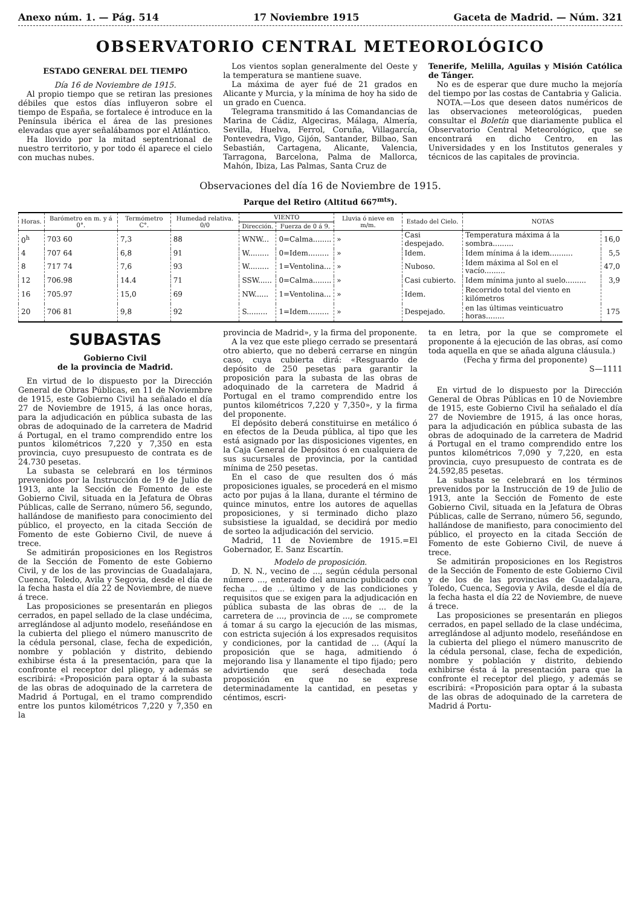Anexo núm. 1. — Pág. 514 17 Noviembre 1915 Gaceta de Madrid. — Núm. 321
OBSERVATORIO CENTRAL METEOROLÓGICO
ESTADO GENERAL DEL TIEMPO
Día 16 de Noviembre de 1915.
Al propio tiempo que se retiran las presiones débiles que estos días influyeron sobre el tiempo de España, se fortalece é introduce en la Península ibérica el área de las presiones elevadas que ayer señalábamos por el Atlántico.
Ha llovido por la mitad septentrional de nuestro territorio, y por todo él aparece el cielo con muchas nubes.
Los vientos soplan generalmente del Oeste y la temperatura se mantiene suave.
La máxima de ayer fué de 21 grados en Alicante y Murcia, y la mínima de hoy ha sido de un grado en Cuenca.
Telegrama transmitido á las Comandancias de Marina de Cádiz, Algeciras, Málaga, Almería, Sevilla, Huelva, Ferrol, Coruña, Villagarcía, Pontevedra, Vigo, Gijón, Santander, Bilbao, San Sebastián, Cartagena, Alicante, Valencia, Tarragona, Barcelona, Palma de Mallorca, Mahón, Ibiza, Las Palmas, Santa Cruz de
Tenerife, Melilla, Aguilas y Misión Católica de Tánger.
No es de esperar que dure mucho la mejoría del tiempo por las costas de Cantabria y Galicia.
NOTA.—Los que deseen datos numéricos de las observaciones meteorológicas, pueden consultar el Boletín que diariamente publica el Observatorio Central Meteorológico, que se encontrará en dicho Centro, en las Universidades y en los Institutos generales y técnicos de las capitales de provincia.
Observaciones del día 16 de Noviembre de 1915.
Parque del Retiro (Altitud 667<sup>mts</sup>).
| Horas. | Barómetro en m. y á 0°. | Termómetro C°. | Humedad relativa. 0/0 | VIENTO | | Lluvia ó nieve en m/m. | Estado del Cielo. | NOTAS | |
| --- | --- | --- | --- | --- | --- | --- | --- | --- | --- |
| | | | | Dirección. | Fuerza de 0 á 9. | | | | |
| 0<sup>h</sup> | 703 60 | 7,3 | 88 | WNW... | 0=Calma........ | » | Casi despejado. | Temperatura máxima á la sombra......... | 16,0 |
| 4 | 707 64 | 6,8 | 91 | W......... | 0=Idem......... | » | Idem. | Idem mínima á la idem.......... | 5,5 |
| 8 | 717 74 | 7,6 | 93 | W......... | 1=Ventolina... | » | Nuboso. | Idem máxima al Sol en el vacío......... | 47,0 |
| 12 | 706.98 | 14.4 | 71 | SSW...... | 0=Calma........ | » | Casi cubierto. | Idem mínima junto al suelo......... | 3,9 |
| 16 | 705.97 | 15,0 | 69 | NW...... | 1=Ventolina... | » | Idem. | Recorrido total del viento en kilómetros | |
| 20 | 706 81 | 9,8 | 92 | S......... | 1=Idem......... | » | Despejado. | en las últimas veinticuatro horas........ | 175 |
SUBASTAS
Gobierno Civil
de la provincia de Madrid.
En virtud de lo dispuesto por la Dirección General de Obras Públicas, en 11 de Noviembre de 1915, este Gobierno Civil ha señalado el día 27 de Noviembre de 1915, á las once horas, para la adjudicación en pública subasta de las obras de adoquinado de la carretera de Madrid á Portugal, en el tramo comprendido entre los puntos kilométricos 7,220 y 7,350 en esta provincia, cuyo presupuesto de contrata es de 24.730 pesetas.
La subasta se celebrará en los términos prevenidos por la Instrucción de 19 de Julio de 1913, ante la Sección de Fomento de este Gobierno Civil, situada en la Jefatura de Obras Públicas, calle de Serrano, número 56, segundo, hallándose de manifiesto para conocimiento del público, el proyecto, en la citada Sección de Fomento de este Gobierno Civil, de nueve á trece.
Se admitirán proposiciones en los Registros de la Sección de Fomento de este Gobierno Civil, y de los de las provincias de Guadalajara, Cuenca, Toledo, Avila y Segovia, desde el día de la fecha hasta el día 22 de Noviembre, de nueve á trece.
Las proposiciones se presentarán en pliegos cerrados, en papel sellado de la clase undécima, arreglándose al adjunto modelo, reseñándose en la cubierta del pliego el número manuscrito de la cédula personal, clase, fecha de expedición, nombre y población y distrito, debiendo exhibirse ésta á la presentación, para que la confronte el receptor del pliego, y además se escribirá: «Proposición para optar á la subasta de las obras de adoquinado de la carretera de Madrid á Portugal, en el tramo comprendido entre los puntos kilométricos 7,220 y 7,350 en la
provincia de Madrid», y la firma del proponente.
A la vez que este pliego cerrado se presentará otro abierto, que no deberá cerrarse en ningún caso, cuya cubierta dirá: «Resguardo de depósito de 250 pesetas para garantir la proposición para la subasta de las obras de adoquinado de la carretera de Madrid á Portugal en el tramo comprendido entre los puntos kilométricos 7,220 y 7,350», y la firma del proponente.
El depósito deberá constituirse en metálico ó en efectos de la Deuda pública, al tipo que les está asignado por las disposiciones vigentes, en la Caja General de Depósitos ó en cualquiera de sus sucursales de provincia, por la cantidad mínima de 250 pesetas.
En el caso de que resulten dos ó más proposiciones iguales, se procederá en el mismo acto por pujas á la llana, durante el término de quince minutos, entre los autores de aquellas proposiciones, y si terminado dicho plazo subsistiese la igualdad, se decidirá por medio de sorteo la adjudicación del servicio.
Madrid, 11 de Noviembre de 1915.=El Gobernador, E. Sanz Escartín.
Modelo de proposición.
D. N. N., vecino de ..., según cédula personal número ..., enterado del anuncio publicado con fecha ... de ... último y de las condiciones y requisitos que se exigen para la adjudicación en pública subasta de las obras de ... de la carretera de ..., provincia de ..., se compromete á tomar á su cargo la ejecución de las mismas, con estricta sujeción á los expresados requisitos y condiciones, por la cantidad de ... (Aquí la proposición que se haga, admitiendo ó mejorando lisa y llanamente el tipo fijado; pero advirtiendo que será desechada toda proposición en que no se exprese determinadamente la cantidad, en pesetas y céntimos, escri-
ta en letra, por la que se compromete el proponente á la ejecución de las obras, así como toda aquella en que se añada alguna cláusula.)
(Fecha y firma del proponente)
S—1111
En virtud de lo dispuesto por la Dirección General de Obras Públicas en 10 de Noviembre de 1915, este Gobierno Civil ha señalado el día 27 de Noviembre de 1915, á las once horas, para la adjudicación en pública subasta de las obras de adoquinado de la carretera de Madrid á Portugal en el tramo comprendido entre los puntos kilométricos 7,090 y 7,220, en esta provincia, cuyo presupuesto de contrata es de 24.592,85 pesetas.
La subasta se celebrará en los términos prevenidos por la Instrucción de 19 de Julio de 1913, ante la Sección de Fomento de este Gobierno Civil, situada en la Jefatura de Obras Públicas, calle de Serrano, número 56, segundo, hallándose de manifiesto, para conocimiento del público, el proyecto en la citada Sección de Fomento de este Gobierno Civil, de nueve á trece.
Se admitirán proposiciones en los Registros de la Sección de Fomento de este Gobierno Civil y de los de las provincias de Guadalajara, Toledo, Cuenca, Segovia y Avila, desde el día de la fecha hasta el día 22 de Noviembre, de nueve á trece.
Las proposiciones se presentarán en pliegos cerrados, en papel sellado de la clase undécima, arreglándose al adjunto modelo, reseñándose en la cubierta del pliego el número manuscrito de la cédula personal, clase, fecha de expedición, nombre y población y distrito, debiendo exhibirse ésta á la presentación para que la confronte el receptor del pliego, y además se escribirá: «Proposición para optar á la subasta de las obras de adoquinado de la carretera de Madrid á Portu-